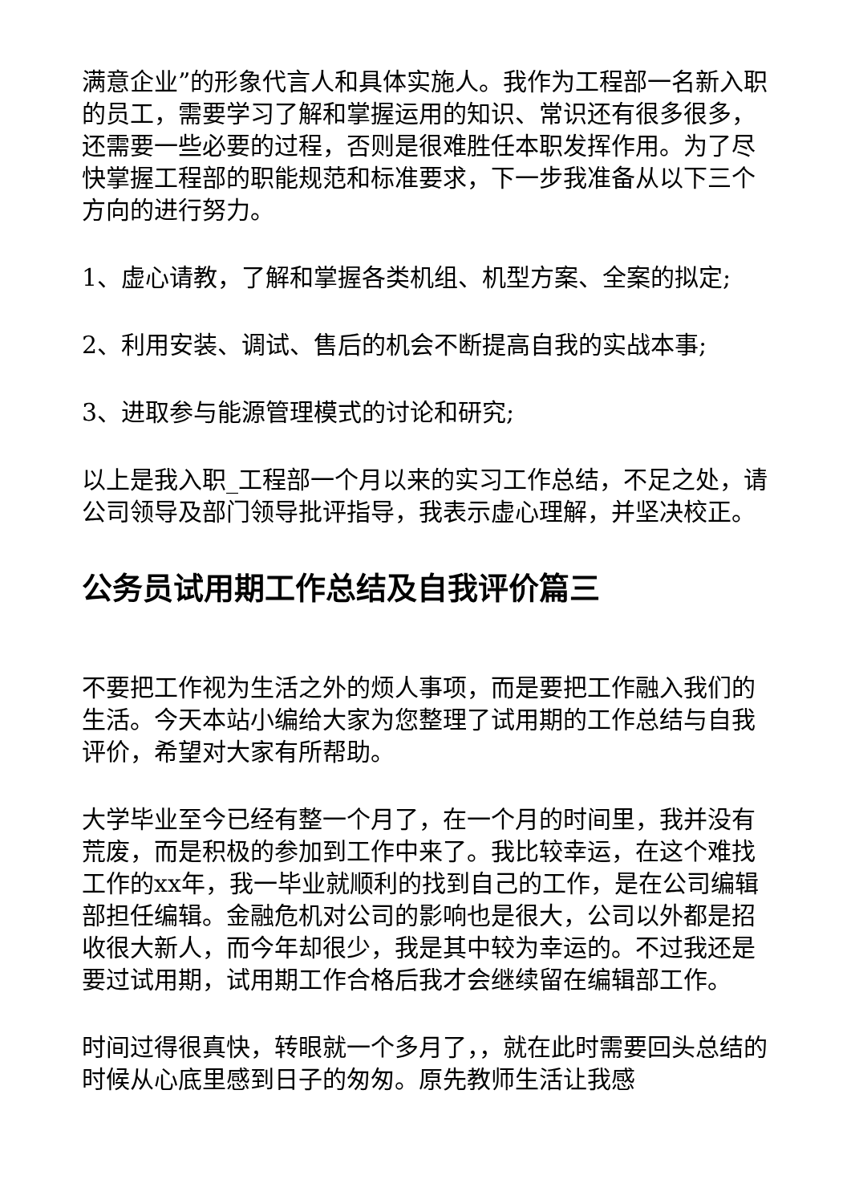满意企业”的形象代言人和具体实施人。我作为工程部一名新入职的员工，需要学习了解和掌握运用的知识、常识还有很多很多，还需要一些必要的过程，否则是很难胜任本职发挥作用。为了尽快掌握工程部的职能规范和标准要求，下一步我准备从以下三个方向的进行努力。
1、虚心请教，了解和掌握各类机组、机型方案、全案的拟定;
2、利用安装、调试、售后的机会不断提高自我的实战本事;
3、进取参与能源管理模式的讨论和研究;
以上是我入职_工程部一个月以来的实习工作总结，不足之处，请公司领导及部门领导批评指导，我表示虚心理解，并坚决校正。
公务员试用期工作总结及自我评价篇三
不要把工作视为生活之外的烦人事项，而是要把工作融入我们的生活。今天本站小编给大家为您整理了试用期的工作总结与自我评价，希望对大家有所帮助。
大学毕业至今已经有整一个月了，在一个月的时间里，我并没有荒废，而是积极的参加到工作中来了。我比较幸运，在这个难找工作的xx年，我一毕业就顺利的找到自己的工作，是在公司编辑部担任编辑。金融危机对公司的影响也是很大，公司以外都是招收很大新人，而今年却很少，我是其中较为幸运的。不过我还是要过试用期，试用期工作合格后我才会继续留在编辑部工作。
时间过得很真快，转眼就一个多月了，，就在此时需要回头总结的时候从心底里感到日子的匆匆。原先教师生活让我感